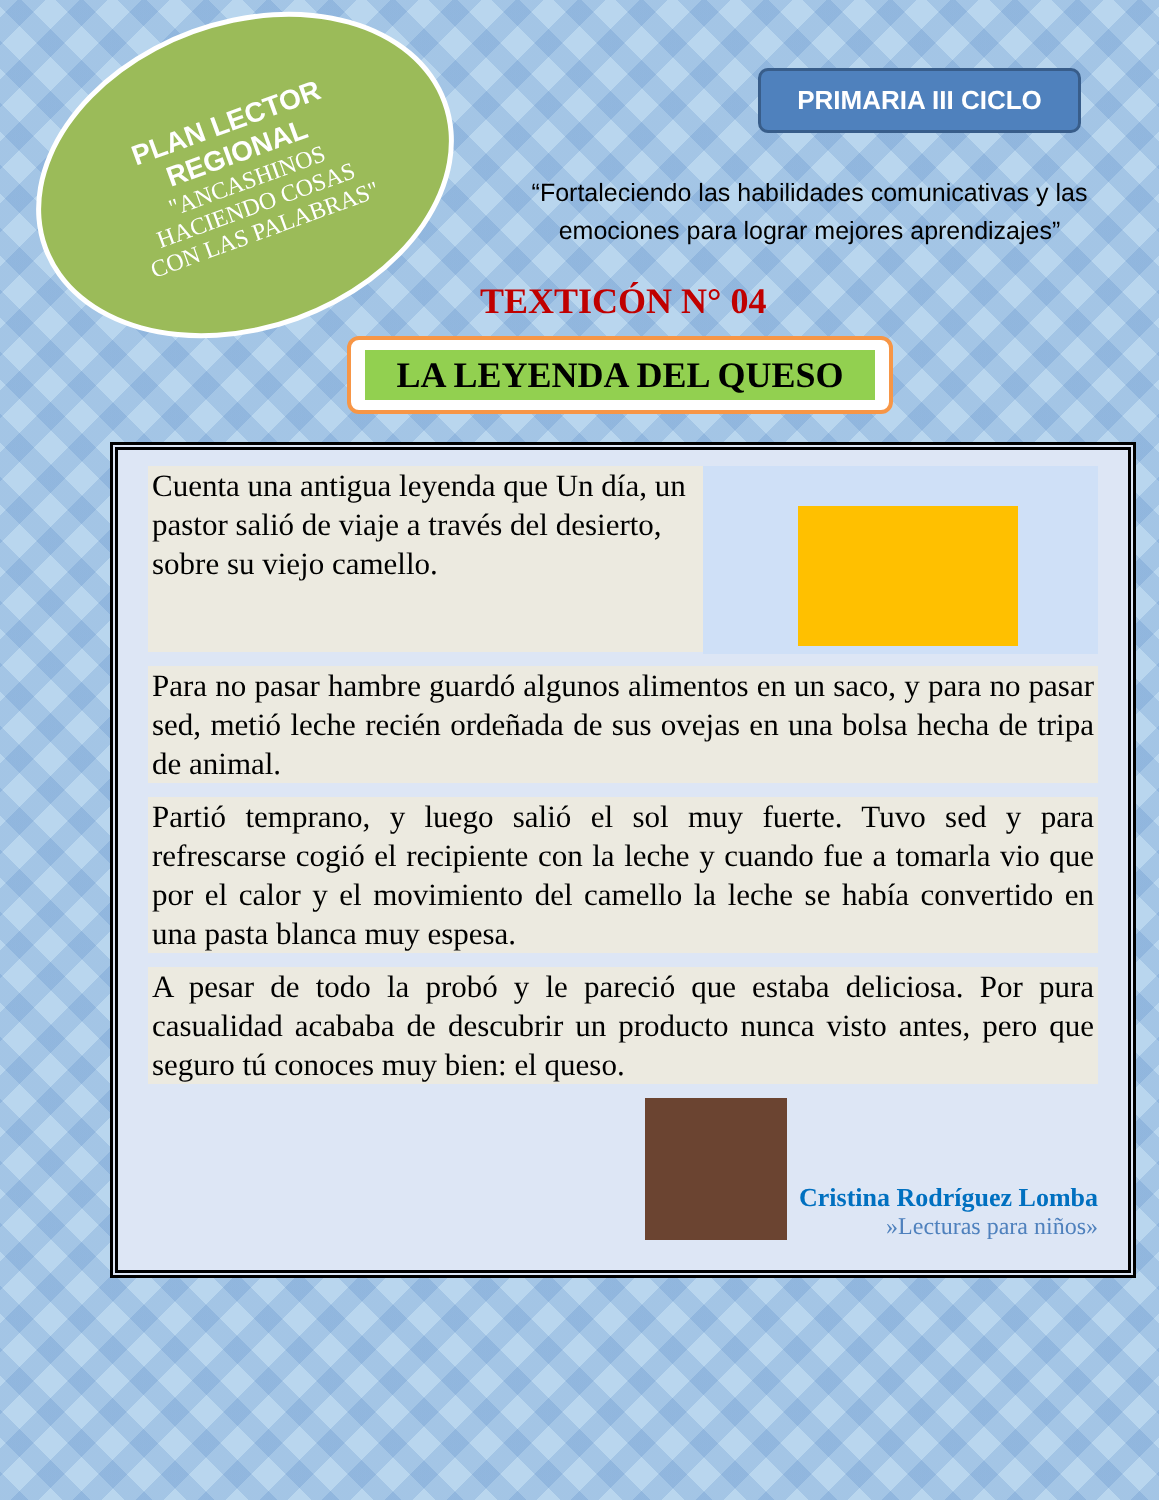PLAN LECTOR
REGIONAL
"ANCASHINOS
HACIENDO COSAS
CON LAS PALABRAS"
PRIMARIA III CICLO
“Fortaleciendo las habilidades comunicativas y las
emociones para lograr mejores aprendizajes”
TEXTICÓN N° 04
LA LEYENDA DEL QUESO
Cuenta una antigua leyenda que Un día, un pastor salió de viaje a través del desierto, sobre su viejo camello.
Para no pasar hambre guardó algunos alimentos en un saco, y para no pasar sed, metió leche recién ordeñada de sus ovejas en una bolsa hecha de tripa de animal.
Partió temprano, y luego salió el sol muy fuerte. Tuvo sed y para refrescarse cogió el recipiente con la leche y cuando fue a tomarla vio que por el calor y el movimiento del camello la leche se había convertido en una pasta blanca muy espesa.
A pesar de todo la probó y le pareció que estaba deliciosa. Por pura casualidad acababa de descubrir un producto nunca visto antes, pero que seguro tú conoces muy bien: el queso.
Cristina Rodríguez Lomba
»Lecturas para niños»